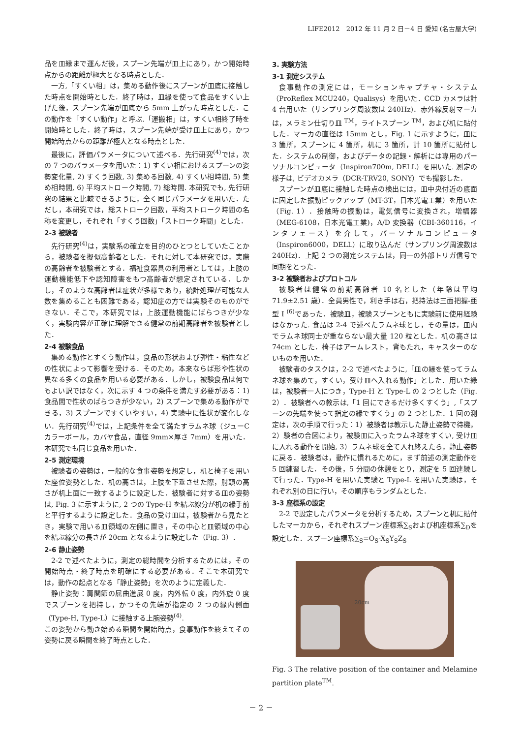LIFE2012　2012 年 11 月 2 日－4 日 愛知 (名古屋大学)
品を皿縁まで運んだ後，スプーン先端が皿上にあり，かつ開始時点からの距離が極大となる時点とした．
一方,「すくい相」は，集める動作後にスプーンが皿底に接触した時点を開始時とした．終了時は，皿縁を使って食品をすくい上げた後，スプーン先端が皿底から 5mm 上がった時点とした．この動作を「すくい動作」と呼ぶ.「運搬相」は，すくい相終了時を開始時とした．終了時は，スプーン先端が受け皿上にあり，かつ開始時点からの距離が極大となる時点とした．
最後に，評価パラメータについて述べる．先行研究<sup>(4)</sup>では，次の 7 つのパラメータを用いた：1) すくい相におけるスプーンの姿勢変化量, 2) すくう回数, 3) 集める回数, 4) すくい相時間, 5) 集め相時間, 6) 平均ストローク時間, 7) 総時間. 本研究でも, 先行研究の結果と比較できるように，全く同じパラメータを用いた．ただし，本研究では，総ストローク回数，平均ストローク時間の名称を変更し，それぞれ「すくう回数」「ストローク時間」とした．
2-3 被験者
先行研究<sup>(4)</sup>は，実験系の確立を目的のひとつとしていたことから，被験者を擬似高齢者とした．それに対して本研究では，実際の高齢者を被験者とする．福祉食器具の利用者としては，上肢の運動機能低下や認知障害をもつ高齢者が想定されている．しかし，そのような高齢者は症状が多様であり，統計処理が可能な人数を集めることも困難である，認知症の方では実験そのものができない．そこで，本研究では，上肢運動機能にばらつきが少なく，実験内容が正確に理解できる健常の前期高齢者を被験者とした．
2-4 被験食品
集める動作とすくう動作は，食品の形状および弾性・粘性などの性状によって影響を受ける．そのため，本来ならば形や性状の異なる多くの食品を用いる必要がある．しかし，被験食品は何でもよい訳ではなく，次に示す 4 つの条件を満たす必要がある：1) 食品間で性状のばらつきが少ない，2) スプーンで集める動作ができる，3) スプーンですくいやすい，4) 実験中に性状が変化しない．先行研究<sup>(4)</sup>では，上記条件を全て満たすラムネ球（ジューC カラーボール，カバヤ食品，直径 9mm×厚さ 7mm）を用いた．本研究でも同じ食品を用いた．
2-5 測定環境
被験者の姿勢は，一般的な食事姿勢を想定し，机と椅子を用いた座位姿勢とした．机の高さは，上肢を下垂させた際，肘頭の高さが机上面に一致するように設定した．被験者に対する皿の姿勢は, Fig. 3 に示すように, 2 つの Type-H を結ぶ線分が机の縁手前と平行するように設定した．食品の受け皿は，被験者から見たとき，実験で用いる皿領域の左側に置き，その中心と皿領域の中心を結ぶ線分の長さが 20cm となるように設定した（Fig. 3）．
2-6 静止姿勢
2-2 で述べたように，測定の総時間を分析するためには，その開始時点・終了時点を明確にする必要がある．そこで本研究では，動作の起点となる「静止姿勢」を次のように定義した．
静止姿勢：肩関節の屈曲進展 0 度，内外転 0 度，内外旋 0 度でスプーンを把持し，かつその先端が指定の 2 つの縁内側面（Type-H, Type-L）に接触する上腕姿勢<sup>(4)</sup>.
この姿勢から動き始める瞬間を開始時点，食事動作を終えてその姿勢に戻る瞬間を終了時点とした．
3. 実験方法
3-1 測定システム
食事動作の測定には，モーションキャプチャ・システム（ProReflex MCU240，Qualisys）を用いた．CCD カメラは計 4 台用いた（サンプリング周波数は 240Hz)．赤外線反射マーカは，メラミン仕切り皿 <sup>TM</sup>，ライトスプーン <sup>TM</sup>，および机に貼付した．マーカの直径は 15mm とし，Fig. 1 に示すように，皿に 3 箇所，スプーンに 4 箇所，机に 3 箇所，計 10 箇所に貼付した．システムの制御，およびデータの記録・解析には専用のパーソナルコンピュータ（Inspiron700m, DELL）を用いた. 測定の様子は, ビデオカメラ（DCR-TRV20, SONY）でも撮影した．
スプーンが皿底に接触した時点の検出には，皿中央付近の底面に固定した振動ピックアップ（MT-3T，日本光電工業）を用いた（Fig. 1）．接触時の振動は，電気信号に変換され，増幅器（MEG‐6108，日本光電工業)，A/D 変換器（CBI-360116，インタフェース）を介して，パーソナルコンピュータ（Inspiron6000，DELL）に取り込んだ（サンプリング周波数は 240Hz)．上記 2 つの測定システムは，同一の外部トリガ信号で同期をとった．
3-2 被験者およびプロトコル
被験者は健常の前期高齢者 10 名とした（年齢は平均 71.9±2.51 歳）．全員男性で，利き手は右，把持法は三面把握-亜型 I <sup>(6)</sup>であった．被験皿，被験スプーンともに実験前に使用経験はなかった. 食品は 2-4 で述べたラムネ球とし，その量は，皿内でラムネ球同士が重ならない最大量 120 粒とした．机の高さは 74cm とした．椅子はアームレスト，背もたれ，キャスターのないものを用いた．
被験者のタスクは，2-2 で述べたように,「皿の縁を使ってラムネ球を集めて，すくい，受け皿へ入れる動作」とした．用いた縁は，被験者一人につき，Type-H と Type-L の 2 つとした（Fig. 2）．被験者への教示は,「1 回にできるだけ多くすくう」,「スプーンの先端を使って指定の縁ですくう」の 2 つとした．1 回の測定は，次の手順で行った：1）被験者は教示した静止姿勢で待機，2）験者の合図により，被験皿に入ったラムネ球をすくい, 受け皿に入れる動作を開始, 3）ラムネ球を全て入れ終えたら，静止姿勢に戻る．被験者は，動作に慣れるために，まず前述の測定動作を 5 回練習した．その後，5 分間の休憩をとり，測定を 5 回連続して行った．Type-H を用いた実験と Type-L を用いた実験は，それぞれ別の日に行い，その順序もランダムとした．
3-3 座標系の設定
2-2 で設定したパラメータを分析するため，スプーンと机に貼付したマーカから，それぞれスプーン座標系∑<sub>S</sub>および机座標系∑<sub>D</sub>を設定した．スプーン座標系∑<sub>S</sub>=O<sub>S</sub>-X<sub>S</sub>Y<sub>S</sub>Z<sub>S</sub>
20cm
Fig. 3 The relative position of the container and Melamine partition plate<sup>TM</sup>.
－ 2 －